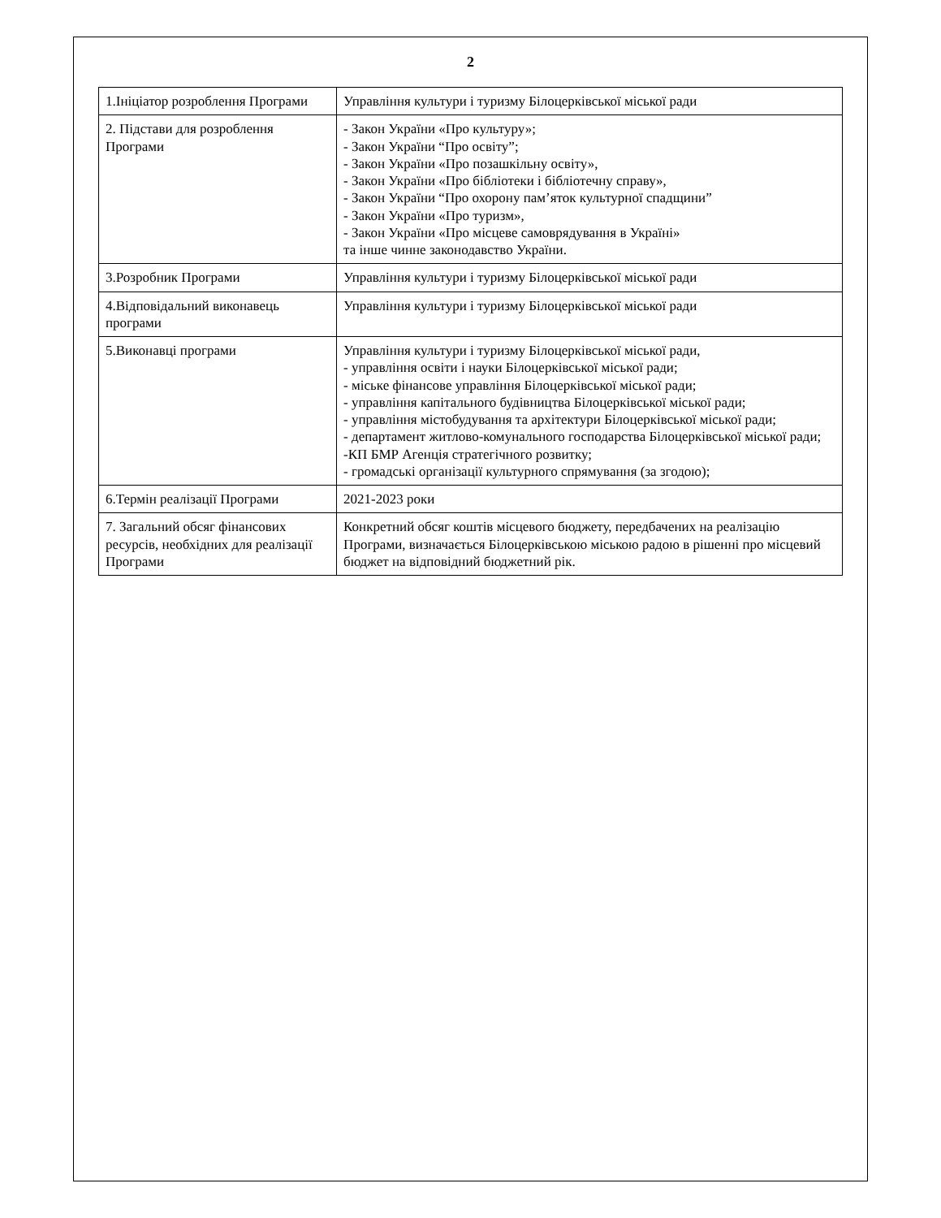2
| 1.Ініціатор розроблення Програми | Управління культури і туризму Білоцерківської міської ради |
| 2. Підстави для розроблення Програми | - Закон України «Про культуру»; - Закон України “Про освіту”; - Закон України «Про позашкільну освіту», - Закон України «Про бібліотеки і бібліотечну справу», - Закон України “Про охорону пам’яток культурної спадщини” - Закон України «Про туризм», - Закон України «Про місцеве самоврядування в Україні» та інше чинне законодавство України. |
| 3.Розробник Програми | Управління культури і туризму Білоцерківської міської ради |
| 4.Відповідальний виконавець програми | Управління культури і туризму Білоцерківської міської ради |
| 5.Виконавці програми | Управління культури і туризму Білоцерківської міської ради, - управління освіти і науки Білоцерківської міської ради; - міське фінансове управління Білоцерківської міської ради; - управління капітального будівництва Білоцерківської міської ради; - управління містобудування та архітектури Білоцерківської міської ради; - департамент житлово-комунального господарства Білоцерківської міської ради; -КП БМР Агенція стратегічного розвитку; - громадські організації культурного спрямування (за згодою); |
| 6.Термін реалізації Програми | 2021-2023 роки |
| 7. Загальний обсяг фінансових ресурсів, необхідних для реалізації Програми | Конкретний обсяг коштів місцевого бюджету, передбачених на реалізацію Програми, визначається Білоцерківською міською радою в рішенні про місцевий бюджет на відповідний бюджетний рік. |